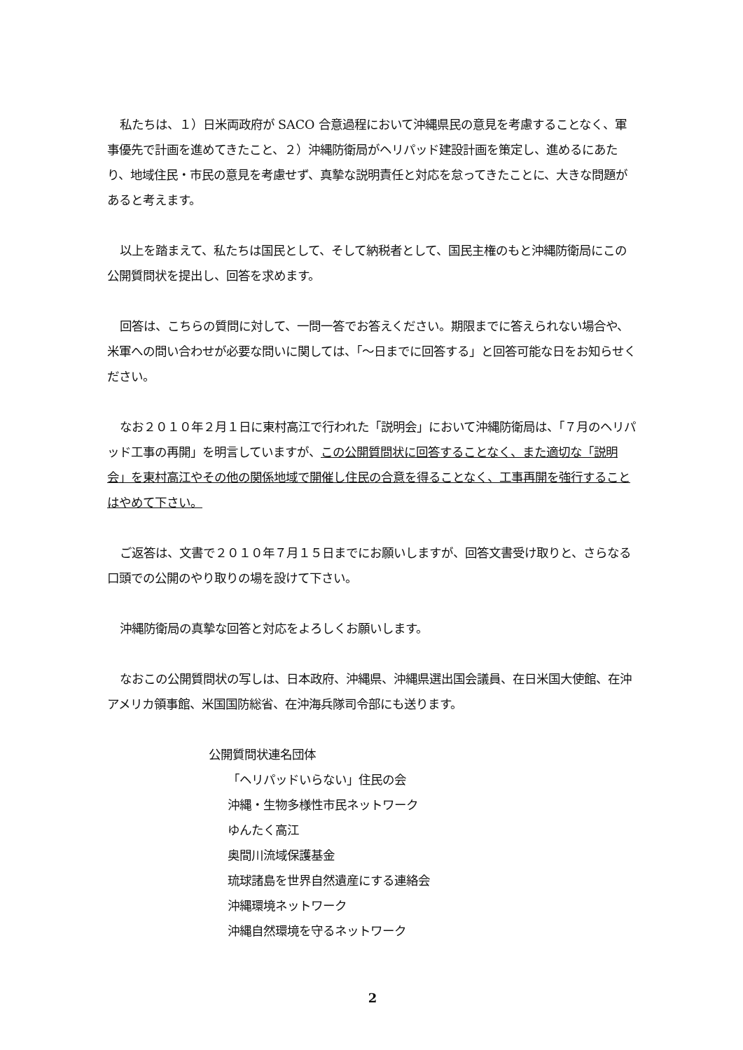私たちは、１）日米両政府が SACO 合意過程において沖縄県民の意見を考慮することなく、軍事優先で計画を進めてきたこと、２）沖縄防衛局がヘリパッド建設計画を策定し、進めるにあたり、地域住民・市民の意見を考慮せず、真摯な説明責任と対応を怠ってきたことに、大きな問題があると考えます。
以上を踏まえて、私たちは国民として、そして納税者として、国民主権のもと沖縄防衛局にこの公開質問状を提出し、回答を求めます。
回答は、こちらの質問に対して、一問一答でお答えください。期限までに答えられない場合や、米軍への問い合わせが必要な問いに関しては、「～日までに回答する」と回答可能な日をお知らせください。
なお２０１０年２月１日に東村高江で行われた「説明会」において沖縄防衛局は、「７月のヘリパッド工事の再開」を明言していますが、この公開質問状に回答することなく、また適切な「説明会」を東村高江やその他の関係地域で開催し住民の合意を得ることなく、工事再開を強行することはやめて下さい。
ご返答は、文書で２０１０年７月１５日までにお願いしますが、回答文書受け取りと、さらなる口頭での公開のやり取りの場を設けて下さい。
沖縄防衛局の真摯な回答と対応をよろしくお願いします。
なおこの公開質問状の写しは、日本政府、沖縄県、沖縄県選出国会議員、在日米国大使館、在沖アメリカ領事館、米国国防総省、在沖海兵隊司令部にも送ります。
公開質問状連名団体
「ヘリパッドいらない」住民の会
沖縄・生物多様性市民ネットワーク
ゆんたく高江
奥間川流域保護基金
琉球諸島を世界自然遺産にする連絡会
沖縄環境ネットワーク
沖縄自然環境を守るネットワーク
2